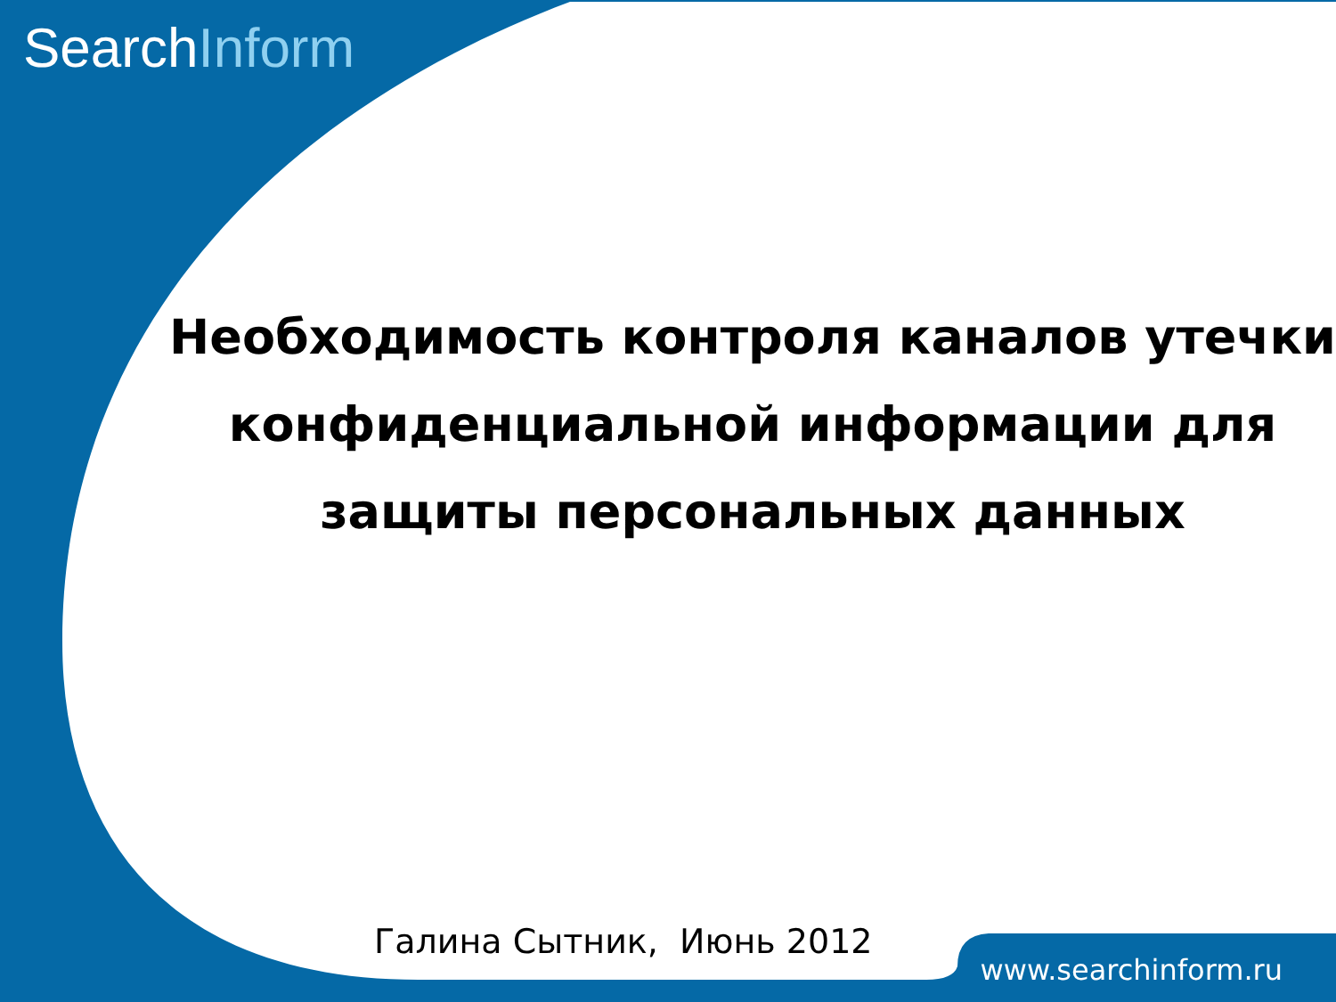SearchInform
Необходимость контроля каналов утечки конфиденциальной информации для защиты персональных данных
Галина Сытник, Июнь 2012
www.searchinform.ru